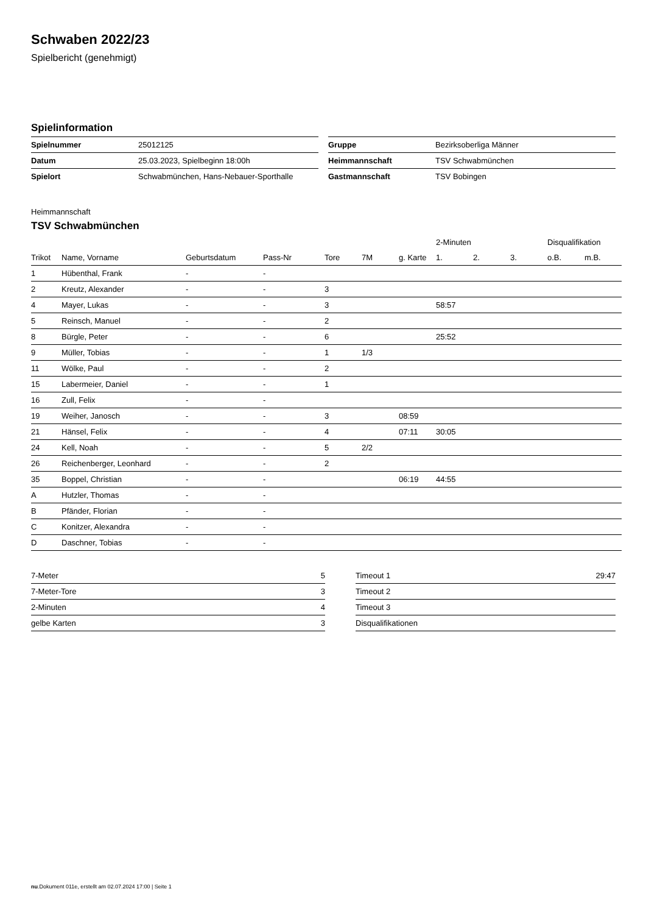Schwaben 2022/23
Spielbericht (genehmigt)
Spielinformation
| Spielnummer | 25012125 |
| Datum | 25.03.2023, Spielbeginn 18:00h |
| Spielort | Schwabmünchen, Hans-Nebauer-Sporthalle |
| Gruppe | Bezirksoberliga Männer |
| Heimmannschaft | TSV Schwabmünchen |
| Gastmannschaft | TSV Bobingen |
Heimmannschaft
TSV Schwabmünchen
| | | | | | | | 2-Minuten | | | Disqualifikation | |
| --- | --- | --- | --- | --- | --- | --- | --- | --- | --- | --- | --- |
| Trikot | Name, Vorname | Geburtsdatum | Pass-Nr | Tore | 7M | g. Karte | 1. | 2. | 3. | o.B. | m.B. |
| 1 | Hübenthal, Frank | - | - | | | | | | | | |
| 2 | Kreutz, Alexander | - | - | 3 | | | | | | | |
| 4 | Mayer, Lukas | - | - | 3 | | | 58:57 | | | | |
| 5 | Reinsch, Manuel | - | - | 2 | | | | | | | |
| 8 | Bürgle, Peter | - | - | 6 | | | 25:52 | | | | |
| 9 | Müller, Tobias | - | - | 1 | 1/3 | | | | | | |
| 11 | Wölke, Paul | - | - | 2 | | | | | | | |
| 15 | Labermeier, Daniel | - | - | 1 | | | | | | | |
| 16 | Zull, Felix | - | - | | | | | | | | |
| 19 | Weiher, Janosch | - | - | 3 | | 08:59 | | | | | |
| 21 | Hänsel, Felix | - | - | 4 | | 07:11 | 30:05 | | | | |
| 24 | Kell, Noah | - | - | 5 | 2/2 | | | | | | |
| 26 | Reichenberger, Leonhard | - | - | 2 | | | | | | | |
| 35 | Boppel, Christian | - | - | | | 06:19 | 44:55 | | | | |
| A | Hutzler, Thomas | - | - | | | | | | | | |
| B | Pfänder, Florian | - | - | | | | | | | | |
| C | Konitzer, Alexandra | - | - | | | | | | | | |
| D | Daschner, Tobias | - | - | | | | | | | | |
| 7-Meter | 5 |
| 7-Meter-Tore | 3 |
| 2-Minuten | 4 |
| gelbe Karten | 3 |
| Timeout 1 | 29:47 |
| Timeout 2 | |
| Timeout 3 | |
| Disqualifikationen | |
nu.Dokument 011e, erstellt am 02.07.2024 17:00 | Seite 1